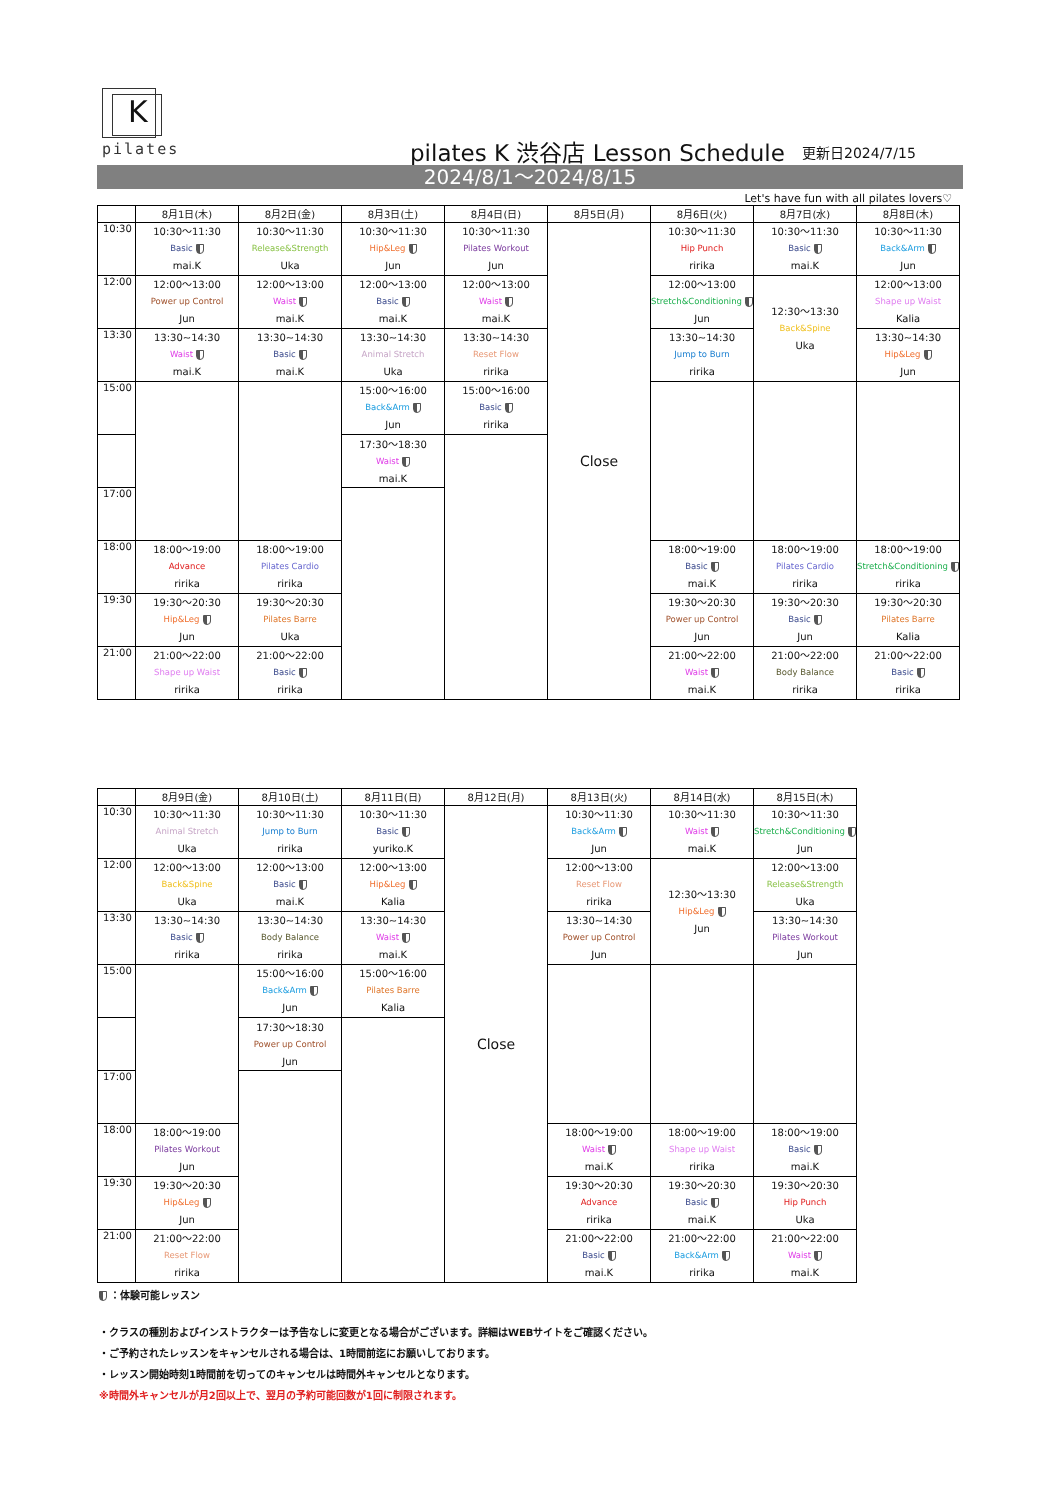K
pilates
pilates K 渋谷店 Lesson Schedule
更新日2024/7/15
2024/8/1～2024/8/15
Let's have fun with all pilates lovers♡
| | 8月1日(木) | 8月2日(金) | 8月3日(土) | 8月4日(日) | 8月5日(月) | 8月6日(火) | 8月7日(水) | 8月8日(木) |
| --- | --- | --- | --- | --- | --- | --- | --- | --- |
| 10:30 | 10:30～11:30 Basic mai.K | 10:30～11:30 Release&Strength Uka | 10:30～11:30 Hip&Leg Jun | 10:30～11:30 Pilates Workout Jun | Close | 10:30～11:30 Hip Punch ririka | 10:30～11:30 Basic mai.K | 10:30～11:30 Back&Arm Jun |
| 12:00 | 12:00～13:00 Power up Control Jun | 12:00～13:00 Waist mai.K | 12:00～13:00 Basic mai.K | 12:00～13:00 Waist mai.K | | 12:00～13:00 Stretch&Conditioning Jun | 12:30～13:30 Back&Spine Uka | 12:00～13:00 Shape up Waist Kalia |
| 13:30 | 13:30~14:30 Waist mai.K | 13:30~14:30 Basic mai.K | 13:30~14:30 Animal Stretch Uka | 13:30~14:30 Reset Flow ririka | | 13:30~14:30 Jump to Burn ririka | | 13:30~14:30 Hip&Leg Jun |
| 15:00 | | | 15:00～16:00 Back&Arm Jun | 15:00～16:00 Basic ririka | | | | |
| | | | 17:30～18:30 Waist mai.K | | | | | |
| 17:00 | | | | | | | | |
| 18:00 | 18:00～19:00 Advance ririka | 18:00～19:00 Pilates Cardio ririka | | | | 18:00～19:00 Basic mai.K | 18:00～19:00 Pilates Cardio ririka | 18:00～19:00 Stretch&Conditioning ririka |
| 19:30 | 19:30～20:30 Hip&Leg Jun | 19:30～20:30 Pilates Barre Uka | | | | 19:30～20:30 Power up Control Jun | 19:30～20:30 Basic Jun | 19:30～20:30 Pilates Barre Kalia |
| 21:00 | 21:00～22:00 Shape up Waist ririka | 21:00～22:00 Basic ririka | | | | 21:00～22:00 Waist mai.K | 21:00～22:00 Body Balance ririka | 21:00～22:00 Basic ririka |
| | 8月9日(金) | 8月10日(土) | 8月11日(日) | 8月12日(月) | 8月13日(火) | 8月14日(水) | 8月15日(木) |
| --- | --- | --- | --- | --- | --- | --- | --- |
| 10:30 | 10:30～11:30 Animal Stretch Uka | 10:30～11:30 Jump to Burn ririka | 10:30～11:30 Basic yuriko.K | Close | 10:30～11:30 Back&Arm Jun | 10:30～11:30 Waist mai.K | 10:30～11:30 Stretch&Conditioning Jun |
| 12:00 | 12:00～13:00 Back&Spine Uka | 12:00～13:00 Basic mai.K | 12:00～13:00 Hip&Leg Kalia | | 12:00～13:00 Reset Flow ririka | 12:30～13:30 Hip&Leg Jun | 12:00～13:00 Release&Strength Uka |
| 13:30 | 13:30~14:30 Basic ririka | 13:30~14:30 Body Balance ririka | 13:30~14:30 Waist mai.K | | 13:30~14:30 Power up Control Jun | | 13:30~14:30 Pilates Workout Jun |
| 15:00 | | 15:00～16:00 Back&Arm Jun | 15:00～16:00 Pilates Barre Kalia | | | | |
| | | 17:30～18:30 Power up Control Jun | | | | | |
| 17:00 | | | | | | | |
| 18:00 | 18:00～19:00 Pilates Workout Jun | | | | 18:00～19:00 Waist mai.K | 18:00～19:00 Shape up Waist ririka | 18:00～19:00 Basic mai.K |
| 19:30 | 19:30～20:30 Hip&Leg Jun | | | | 19:30～20:30 Advance ririka | 19:30～20:30 Basic mai.K | 19:30～20:30 Hip Punch Uka |
| 21:00 | 21:00～22:00 Reset Flow ririka | | | | 21:00～22:00 Basic mai.K | 21:00～22:00 Back&Arm ririka | 21:00～22:00 Waist mai.K |
：体験可能レッスン
・クラスの種別およびインストラクターは予告なしに変更となる場合がございます。詳細はWEBサイトをご確認ください。
・ご予約されたレッスンをキャンセルされる場合は、1時間前迄にお願いしております。
・レッスン開始時刻1時間前を切ってのキャンセルは時間外キャンセルとなります。
※時間外キャンセルが月2回以上で、翌月の予約可能回数が1回に制限されます。